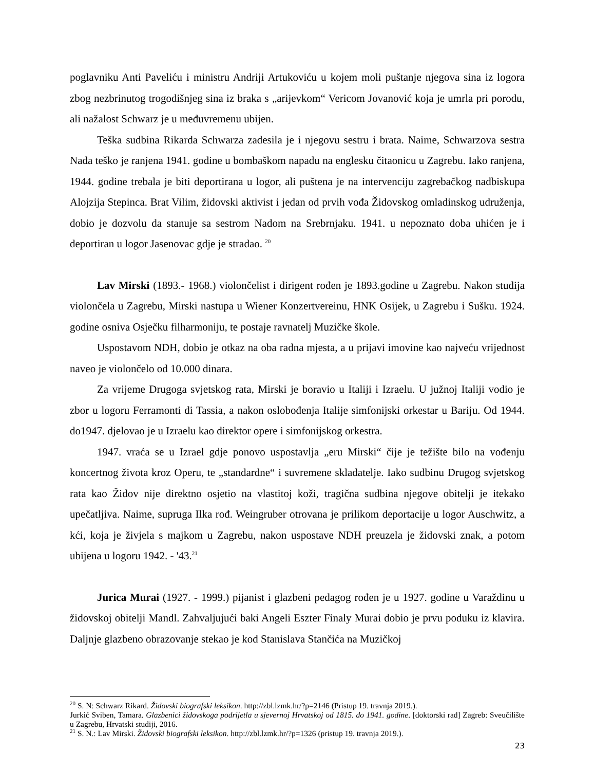poglavniku Anti Paveliću i ministru Andriji Artukoviću u kojem moli puštanje njegova sina iz logora zbog nezbrinutog trogodišnjeg sina iz braka s „arijevkom“ Vericom Jovanović koja je umrla pri porodu, ali nažalost Schwarz je u međuvremenu ubijen.
Teška sudbina Rikarda Schwarza zadesila je i njegovu sestru i brata. Naime, Schwarzova sestra Nada teško je ranjena 1941. godine u bombaškom napadu na englesku čitaonicu u Zagrebu. Iako ranjena, 1944. godine trebala je biti deportirana u logor, ali puštena je na intervenciju zagrebačkog nadbiskupa Alojzija Stepinca. Brat Vilim, židovski aktivist i jedan od prvih vođa Židovskog omladinskog udruženja, dobio je dozvolu da stanuje sa sestrom Nadom na Srebrnjaku. 1941. u nepoznato doba uhićen je i deportiran u logor Jasenovac gdje je stradao. <sup>20</sup>
Lav Mirski (1893.- 1968.) violončelist i dirigent rođen je 1893.godine u Zagrebu. Nakon studija violončela u Zagrebu, Mirski nastupa u Wiener Konzertvereinu, HNK Osijek, u Zagrebu i Sušku. 1924. godine osniva Osječku filharmoniju, te postaje ravnatelj Muzičke škole.
Uspostavom NDH, dobio je otkaz na oba radna mjesta, a u prijavi imovine kao najveću vrijednost naveo je violončelo od 10.000 dinara.
Za vrijeme Drugoga svjetskog rata, Mirski je boravio u Italiji i Izraelu. U južnoj Italiji vodio je zbor u logoru Ferramonti di Tassia, a nakon oslobođenja Italije simfonijski orkestar u Bariju. Od 1944. do1947. djelovao je u Izraelu kao direktor opere i simfonijskog orkestra.
1947. vraća se u Izrael gdje ponovo uspostavlja „eru Mirski“ čije je težište bilo na vođenju koncertnog života kroz Operu, te „standardne“ i suvremene skladatelje. Iako sudbinu Drugog svjetskog rata kao Židov nije direktno osjetio na vlastitoj koži, tragična sudbina njegove obitelji je itekako upečatljiva. Naime, supruga Ilka rođ. Weingruber otrovana je prilikom deportacije u logor Auschwitz, a kći, koja je živjela s majkom u Zagrebu, nakon uspostave NDH preuzela je židovski znak, a potom ubijena u logoru 1942. - '43.<sup>21</sup>
Jurica Murai (1927. - 1999.) pijanist i glazbeni pedagog rođen je u 1927. godine u Varaždinu u židovskoj obitelji Mandl. Zahvaljujući baki Angeli Eszter Finaly Murai dobio je prvu poduku iz klavira. Daljnje glazbeno obrazovanje stekao je kod Stanislava Stančića na Muzičkoj
<sup>20</sup> S. N: Schwarz Rikard. Židovski biografski leksikon. http://zbl.lzmk.hr/?p=2146 (Pristup 19. travnja 2019.).
Jurkić Sviben, Tamara. Glazbenici židovskoga podrijetla u sjevernoj Hrvatskoj od 1815. do 1941. godine. [doktorski rad] Zagreb: Sveučilište u Zagrebu, Hrvatski studiji, 2016.
<sup>21</sup> S. N.: Lav Mirski. Židovski biografski leksikon. http://zbl.lzmk.hr/?p=1326 (pristup 19. travnja 2019.).
23